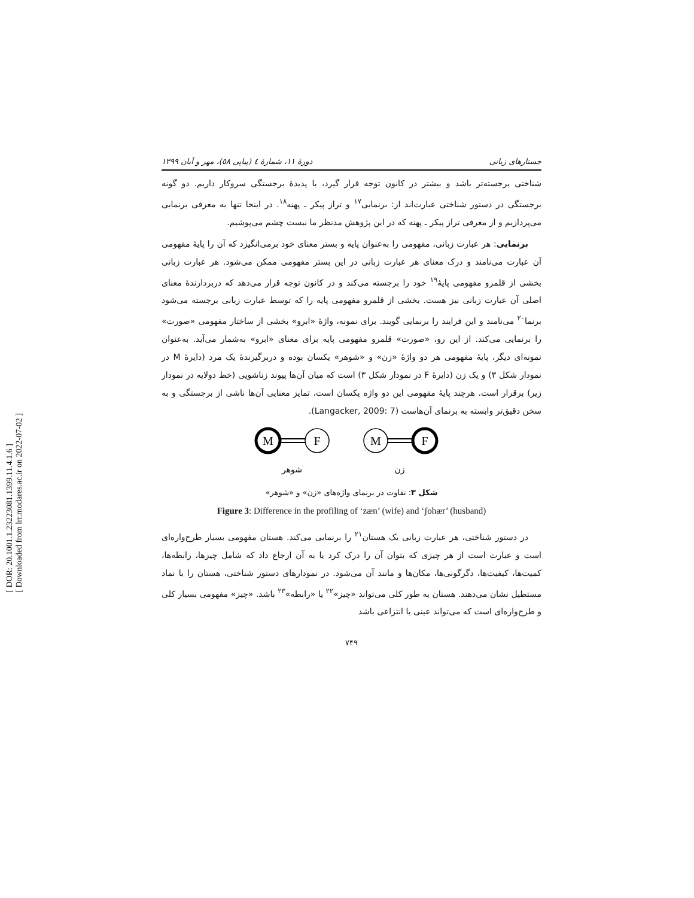[ DOR: 20.1001.1.23223081.1399.11.4.1.6 ]
[ Downloaded from lrr.modares.ac.ir on 2022-07-02 ]
جستارهای زبانی دورهٔ ۱۱، شمارهٔ ٤ (پیاپی ٥٨)، مهر و آبان ۱۳۹۹
شناختی برجسته‌تر باشد و بیشتر در کانون توجه قرار گیرد، با پدیدهٔ برجستگی سروکار داریم. دو گونه برجستگی در دستور شناختی عبارت‌اند از: برنمایی<sup>۱۷</sup> و تراز پیکر ـ پهنه<sup>۱۸</sup>. در اینجا تنها به معرفی برنمایی می‌پردازیم و از معرفی تراز پیکر ـ پهنه که در این پژوهش مدنظر ما نیست چشم می‌پوشیم.
برنمایی: هر عبارت زبانی، مفهومی را به‌عنوان پایه و بستر معنای خود برمی‌انگیزد که آن را پایهٔ مفهومی آن عبارت می‌نامند و درک معنای هر عبارت زبانی در این بستر مفهومی ممکن می‌شود. هر عبارت زبانی بخشی از قلمرو مفهومی پایهٔ<sup>۱۹</sup> خود را برجسته می‌کند و در کانون توجه قرار می‌دهد که دربردارندهٔ معنای اصلی آن عبارت زبانی نیز هست. بخشی از قلمرو مفهومی پایه را که توسط عبارت زبانی برجسته می‌شود برنما<sup>۲۰</sup> می‌نامند و این فرایند را برنمایی گویند. برای نمونه، واژهٔ «ابرو» بخشی از ساختار مفهومی «صورت» را برنمایی می‌کند. از این رو، «صورت» قلمرو مفهومی پایه برای معنای «ابرو» به‌شمار می‌آید. به‌عنوان نمونه‌ای دیگر، پایهٔ مفهومی هر دو واژهٔ «زن» و «شوهر» یکسان بوده و دربرگیرندهٔ یک مرد (دایرهٔ M در نمودار شکل ۳) و یک زن (دایرهٔ F در نمودار شکل ۳) است که میان آن‌ها پیوند زناشویی (خط دولایه در نمودار زیر) برقرار است. هرچند پایهٔ مفهومی این دو واژه یکسان است، تمایز معنایی آن‌ها ناشی از برجستگی و به سخن دقیق‌تر وابسته به برنمای آن‌هاست (Langacker, 2009: 7).
M
F
M
F
شوهر
زن
شکل ۳: تفاوت در برنمای واژه‌های «زن» و «شوهر»
Figure 3: Difference in the profiling of ‘zæn’ (wife) and ‘ʃohær’ (husband)
در دستور شناختی، هر عبارت زبانی یک هستان<sup>۲۱</sup> را برنمایی می‌کند. هستان مفهومی بسیار طرح‌واره‌ای است و عبارت است از هر چیزی که بتوان آن را درک کرد یا به آن ارجاع داد که شامل چیزها، رابطه‌ها، کمیت‌ها، کیفیت‌ها، دگرگونی‌ها، مکان‌ها و مانند آن می‌شود. در نمودارهای دستور شناختی، هستان را با نماد مستطیل نشان می‌دهند. هستان به طور کلی می‌تواند «چیز»<sup>۲۲</sup> یا «رابطه»<sup>۲۳</sup> باشد. «چیز» مفهومی بسیار کلی و طرح‌واره‌ای است که می‌تواند عینی یا انتزاعی باشد
۷۴۹